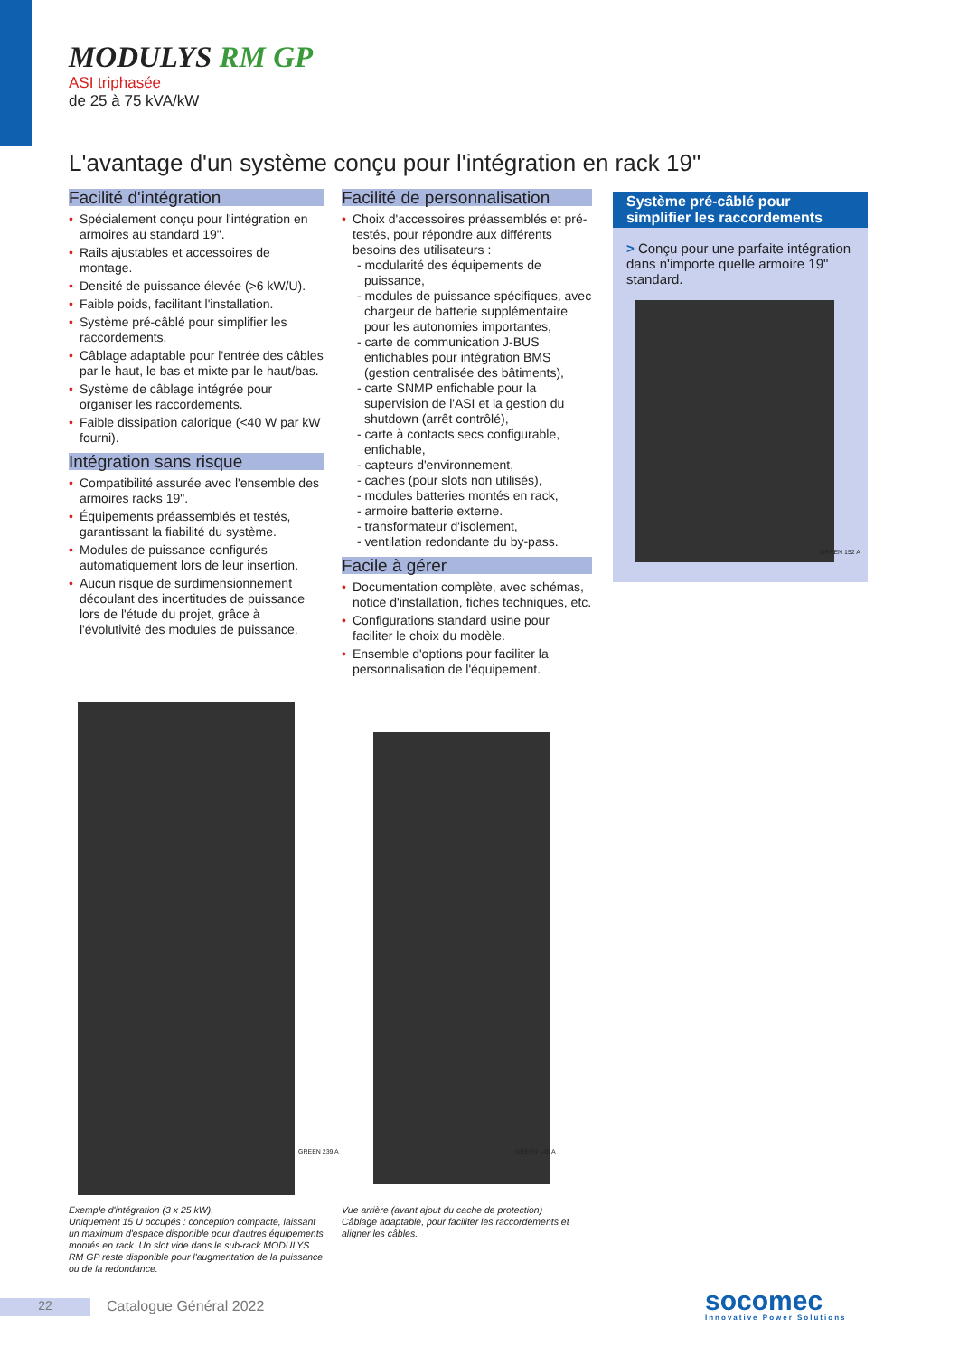MODULYS RM GP
ASI triphasée
de 25 à 75 kVA/kW
L'avantage d'un système conçu pour l'intégration en rack 19"
Facilité d'intégration
• Spécialement conçu pour l'intégration en armoires au standard 19".
• Rails ajustables et accessoires de montage.
• Densité de puissance élevée (>6 kW/U).
• Faible poids, facilitant l'installation.
• Système pré-câblé pour simplifier les raccordements.
• Câblage adaptable pour l'entrée des câbles par le haut, le bas et mixte par le haut/bas.
• Système de câblage intégrée pour organiser les raccordements.
• Faible dissipation calorique (<40 W par kW fourni).
Intégration sans risque
• Compatibilité assurée avec l'ensemble des armoires racks 19".
• Équipements préassemblés et testés, garantissant la fiabilité du système.
• Modules de puissance configurés automatiquement lors de leur insertion.
• Aucun risque de surdimensionnement découlant des incertitudes de puissance lors de l'étude du projet, grâce à l'évolutivité des modules de puissance.
Facilité de personnalisation
• Choix d'accessoires préassemblés et pré-testés, pour répondre aux différents besoins des utilisateurs :
- modularité des équipements de puissance,
- modules de puissance spécifiques, avec chargeur de batterie supplémentaire pour les autonomies importantes,
- carte de communication J-BUS enfichables pour intégration BMS (gestion centralisée des bâtiments),
- carte SNMP enfichable pour la supervision de l'ASI et la gestion du shutdown (arrêt contrôlé),
- carte à contacts secs configurable, enfichable,
- capteurs d'environnement,
- caches (pour slots non utilisés),
- modules batteries montés en rack,
- armoire batterie externe.
- transformateur d'isolement,
- ventilation redondante du by-pass.
Facile à gérer
• Documentation complète, avec schémas, notice d'installation, fiches techniques, etc.
• Configurations standard usine pour faciliter le choix du modèle.
• Ensemble d'options pour faciliter la personnalisation de l'équipement.
Système pré-câblé pour simplifier les raccordements
> Conçu pour une parfaite intégration dans n'importe quelle armoire 19" standard.
GREEN 152 A
GREEN 239 A GREEN 149 A
Exemple d'intégration (3 x 25 kW).
Uniquement 15 U occupés : conception compacte, laissant un maximum d'espace disponible pour d'autres équipements montés en rack. Un slot vide dans le sub-rack MODULYS RM GP reste disponible pour l'augmentation de la puissance ou de la redondance.
Vue arrière (avant ajout du cache de protection)
Câblage adaptable, pour faciliter les raccordements et aligner les câbles.
22 Catalogue Général 2022
socomec
Innovative Power Solutions